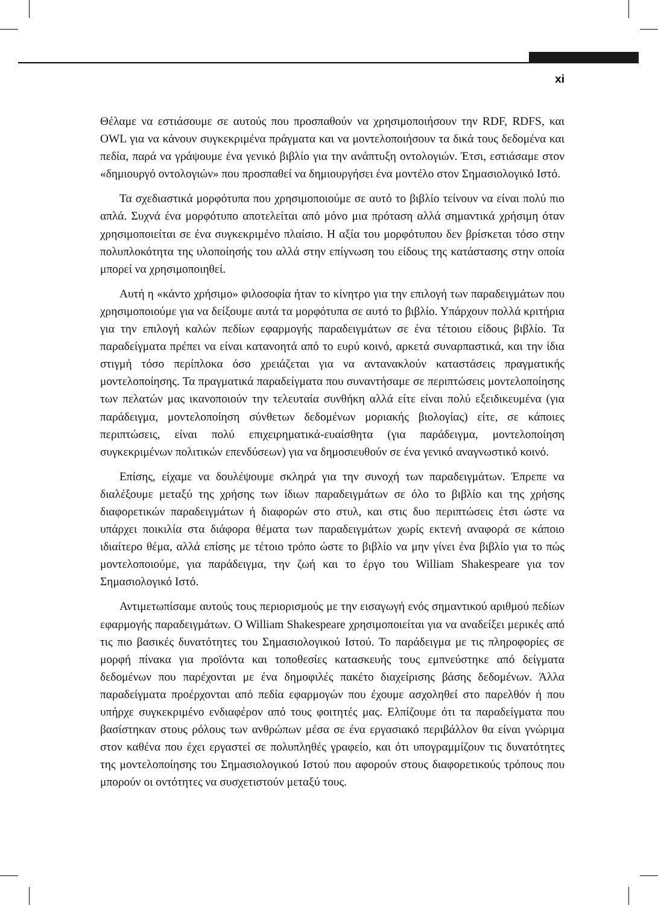xi
Θέλαμε να εστιάσουμε σε αυτούς που προσπαθούν να χρησιμοποιήσουν την RDF, RDFS, και OWL για να κάνουν συγκεκριμένα πράγματα και να μοντελοποιήσουν τα δικά τους δεδομένα και πεδία, παρά να γράψουμε ένα γενικό βιβλίο για την ανάπτυξη οντολογιών. Έτσι, εστιάσαμε στον «δημιουργό οντολογιών» που προσπαθεί να δημιουργήσει ένα μοντέλο στον Σημασιολογικό Ιστό.
Τα σχεδιαστικά μορφότυπα που χρησιμοποιούμε σε αυτό το βιβλίο τείνουν να είναι πολύ πιο απλά. Συχνά ένα μορφότυπο αποτελείται από μόνο μια πρόταση αλλά σημαντικά χρήσιμη όταν χρησιμοποιείται σε ένα συγκεκριμένο πλαίσιο. Η αξία του μορφότυπου δεν βρίσκεται τόσο στην πολυπλοκότητα της υλοποίησής του αλλά στην επίγνωση του είδους της κατάστασης στην οποία μπορεί να χρησιμοποιηθεί.
Αυτή η «κάντο χρήσιμο» φιλοσοφία ήταν το κίνητρο για την επιλογή των παραδειγμάτων που χρησιμοποιούμε για να δείξουμε αυτά τα μορφότυπα σε αυτό το βιβλίο. Υπάρχουν πολλά κριτήρια για την επιλογή καλών πεδίων εφαρμογής παραδειγμάτων σε ένα τέτοιου είδους βιβλίο. Τα παραδείγματα πρέπει να είναι κατανοητά από το ευρύ κοινό, αρκετά συναρπαστικά, και την ίδια στιγμή τόσο περίπλοκα όσο χρειάζεται για να αντανακλούν καταστάσεις πραγματικής μοντελοποίησης. Τα πραγματικά παραδείγματα που συναντήσαμε σε περιπτώσεις μοντελοποίησης των πελατών μας ικανοποιούν την τελευταία συνθήκη αλλά είτε είναι πολύ εξειδικευμένα (για παράδειγμα, μοντελοποίηση σύνθετων δεδομένων μοριακής βιολογίας) είτε, σε κάποιες περιπτώσεις, είναι πολύ επιχειρηματικά-ευαίσθητα (για παράδειγμα, μοντελοποίηση συγκεκριμένων πολιτικών επενδύσεων) για να δημοσιευθούν σε ένα γενικό αναγνωστικό κοινό.
Επίσης, είχαμε να δουλέψουμε σκληρά για την συνοχή των παραδειγμάτων. Έπρεπε να διαλέξουμε μεταξύ της χρήσης των ίδιων παραδειγμάτων σε όλο το βιβλίο και της χρήσης διαφορετικών παραδειγμάτων ή διαφορών στο στυλ, και στις δυο περιπτώσεις έτσι ώστε να υπάρχει ποικιλία στα διάφορα θέματα των παραδειγμάτων χωρίς εκτενή αναφορά σε κάποιο ιδιαίτερο θέμα, αλλά επίσης με τέτοιο τρόπο ώστε το βιβλίο να μην γίνει ένα βιβλίο για το πώς μοντελοποιούμε, για παράδειγμα, την ζωή και το έργο του William Shakespeare για τον Σημασιολογικό Ιστό.
Αντιμετωπίσαμε αυτούς τους περιορισμούς με την εισαγωγή ενός σημαντικού αριθμού πεδίων εφαρμογής παραδειγμάτων. Ο William Shakespeare χρησιμοποιείται για να αναδείξει μερικές από τις πιο βασικές δυνατότητες του Σημασιολογικού Ιστού. Το παράδειγμα με τις πληροφορίες σε μορφή πίνακα για προϊόντα και τοποθεσίες κατασκευής τους εμπνεύστηκε από δείγματα δεδομένων που παρέχονται με ένα δημοφιλές πακέτο διαχείρισης βάσης δεδομένων. Άλλα παραδείγματα προέρχονται από πεδία εφαρμογών που έχουμε ασχοληθεί στο παρελθόν ή που υπήρχε συγκεκριμένο ενδιαφέρον από τους φοιτητές μας. Ελπίζουμε ότι τα παραδείγματα που βασίστηκαν στους ρόλους των ανθρώπων μέσα σε ένα εργασιακό περιβάλλον θα είναι γνώριμα στον καθένα που έχει εργαστεί σε πολυπληθές γραφείο, και ότι υπογραμμίζουν τις δυνατότητες της μοντελοποίησης του Σημασιολογικού Ιστού που αφορούν στους διαφορετικούς τρόπους που μπορούν οι οντότητες να συσχετιστούν μεταξύ τους.